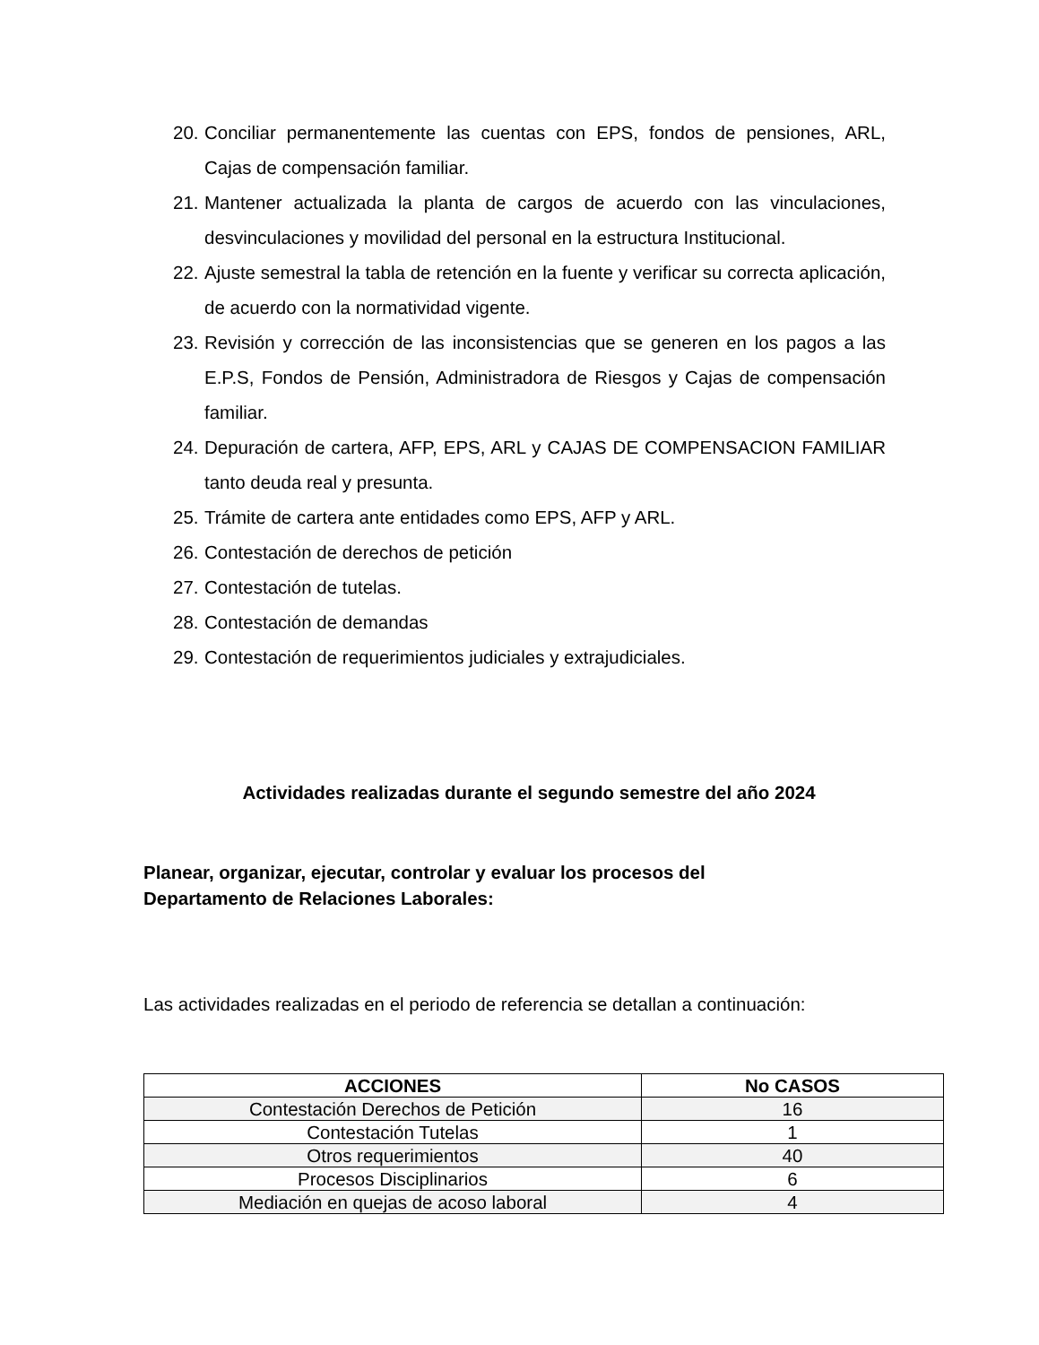20. Conciliar permanentemente las cuentas con EPS, fondos de pensiones, ARL, Cajas de compensación familiar.
21. Mantener actualizada la planta de cargos de acuerdo con las vinculaciones, desvinculaciones y movilidad del personal en la estructura Institucional.
22. Ajuste semestral la tabla de retención en la fuente y verificar su correcta aplicación, de acuerdo con la normatividad vigente.
23. Revisión y corrección de las inconsistencias que se generen en los pagos a las E.P.S, Fondos de Pensión, Administradora de Riesgos y Cajas de compensación familiar.
24. Depuración de cartera, AFP, EPS, ARL y CAJAS DE COMPENSACION FAMILIAR tanto deuda real y presunta.
25. Trámite de cartera ante entidades como EPS, AFP y ARL.
26. Contestación de derechos de petición
27. Contestación de tutelas.
28. Contestación de demandas
29. Contestación de requerimientos judiciales y extrajudiciales.
Actividades realizadas durante el segundo semestre del año 2024
Planear, organizar, ejecutar, controlar y evaluar los procesos del
Departamento de Relaciones Laborales:
Las actividades realizadas en el periodo de referencia se detallan a continuación:
| ACCIONES | No CASOS |
| --- | --- |
| Contestación Derechos de Petición | 16 |
| Contestación Tutelas | 1 |
| Otros requerimientos | 40 |
| Procesos Disciplinarios | 6 |
| Mediación en quejas de acoso laboral | 4 |